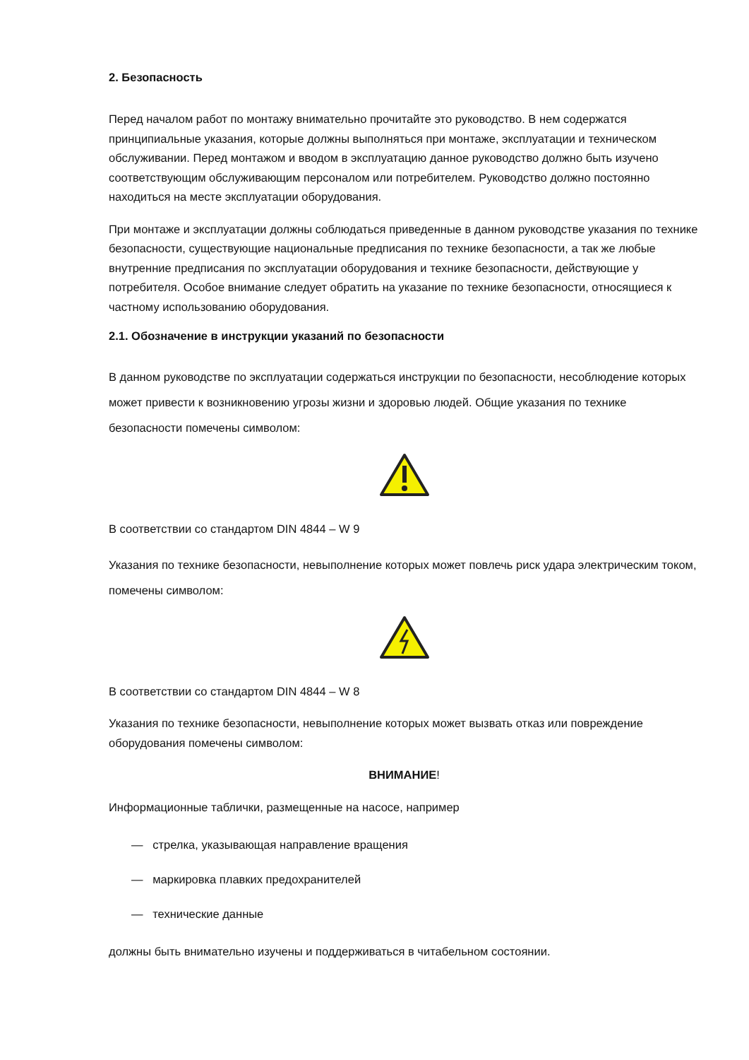2. Безопасность
Перед началом работ по монтажу внимательно прочитайте это руководство. В нем содержатся принципиальные указания, которые должны выполняться при монтаже, эксплуатации и техническом обслуживании. Перед монтажом и вводом в эксплуатацию данное руководство должно быть изучено соответствующим обслуживающим персоналом или потребителем. Руководство должно постоянно находиться на месте эксплуатации оборудования.
При монтаже и эксплуатации должны соблюдаться приведенные в данном руководстве указания по технике безопасности, существующие национальные предписания по технике безопасности, а так же любые внутренние предписания по эксплуатации оборудования и технике безопасности, действующие у потребителя. Особое внимание следует обратить на указание по технике безопасности, относящиеся к частному использованию оборудования.
2.1. Обозначение в инструкции указаний по безопасности
В данном руководстве по эксплуатации содержаться инструкции по безопасности, несоблюдение которых может привести к возникновению угрозы жизни и здоровью людей. Общие указания по технике безопасности помечены символом:
В соответствии со стандартом DIN 4844 – W 9
Указания по технике безопасности, невыполнение которых может повлечь риск удара электрическим током, помечены символом:
В соответствии со стандартом DIN 4844 – W 8
Указания по технике безопасности, невыполнение которых может вызвать отказ или повреждение оборудования помечены символом:
ВНИМАНИЕ!
Информационные таблички, размещенные на насосе, например
— стрелка, указывающая направление вращения
— маркировка плавких предохранителей
— технические данные
должны быть внимательно изучены и поддерживаться в читабельном состоянии.